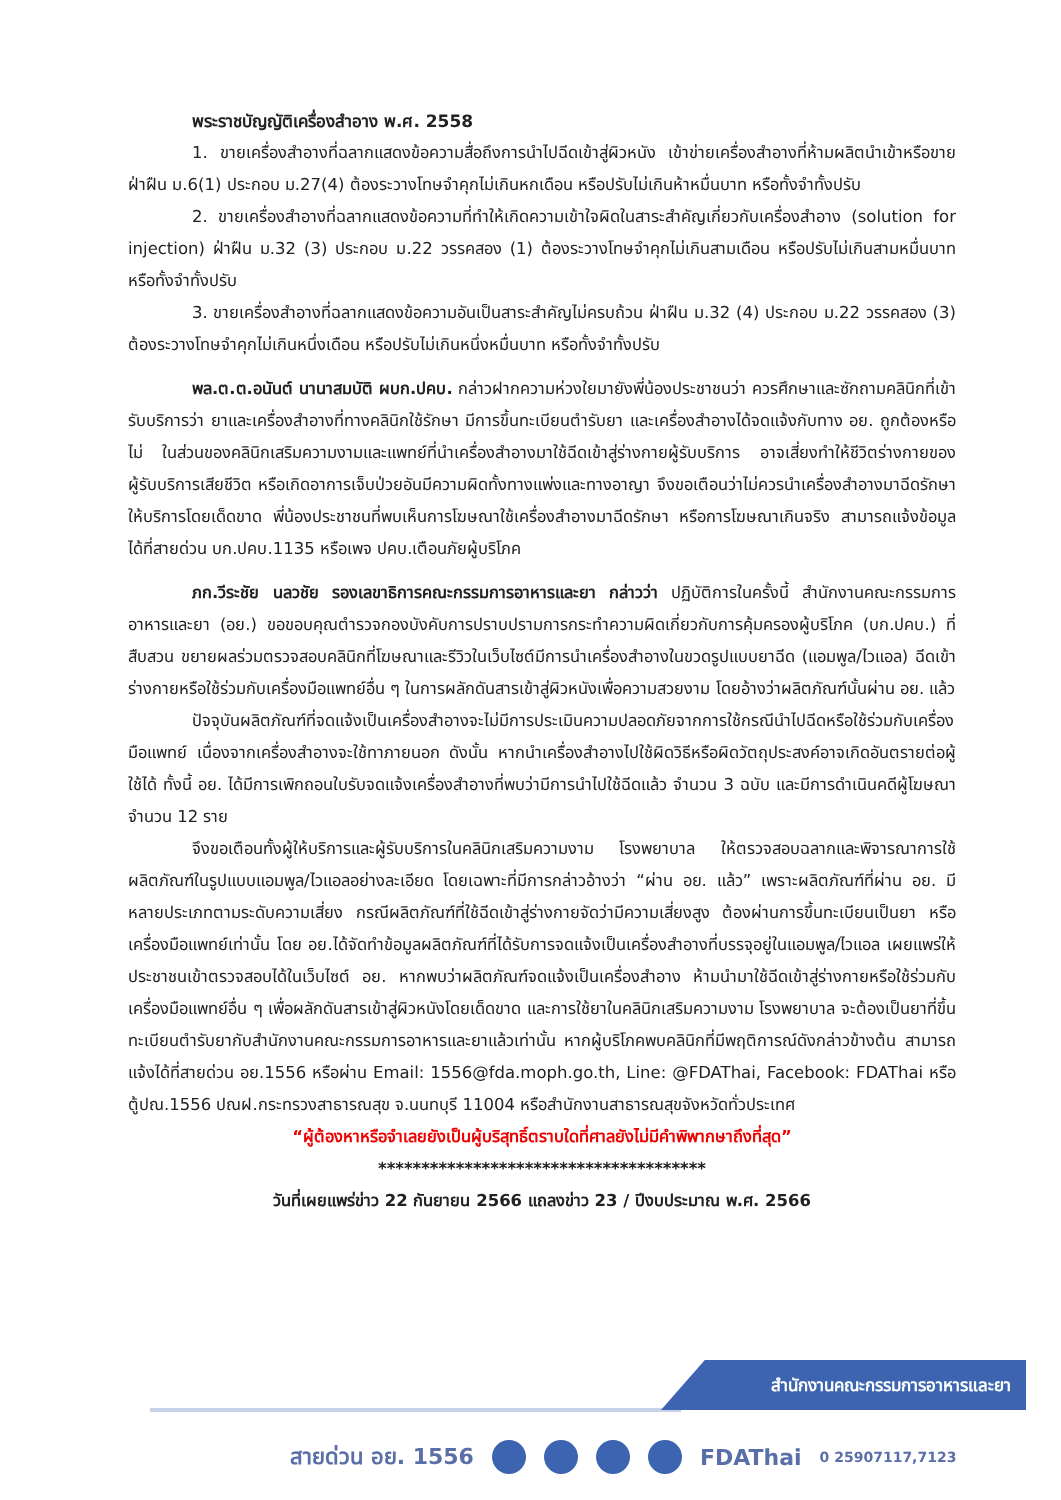พระราชบัญญัติเครื่องสำอาง พ.ศ. 2558
1. ขายเครื่องสำอางที่ฉลากแสดงข้อความสื่อถึงการนำไปฉีดเข้าสู่ผิวหนัง เข้าข่ายเครื่องสำอางที่ห้ามผลิตนำเข้าหรือขาย ฝ่าฝืน ม.6(1) ประกอบ ม.27(4) ต้องระวางโทษจำคุกไม่เกินหกเดือน หรือปรับไม่เกินห้าหมื่นบาท หรือทั้งจำทั้งปรับ
2. ขายเครื่องสำอางที่ฉลากแสดงข้อความที่ทำให้เกิดความเข้าใจผิดในสาระสำคัญเกี่ยวกับเครื่องสำอาง (solution for injection) ฝ่าฝืน ม.32 (3) ประกอบ ม.22 วรรคสอง (1) ต้องระวางโทษจำคุกไม่เกินสามเดือน หรือปรับไม่เกินสามหมื่นบาท หรือทั้งจำทั้งปรับ
3. ขายเครื่องสำอางที่ฉลากแสดงข้อความอันเป็นสาระสำคัญไม่ครบถ้วน ฝ่าฝืน ม.32 (4) ประกอบ ม.22 วรรคสอง (3) ต้องระวางโทษจำคุกไม่เกินหนึ่งเดือน หรือปรับไม่เกินหนึ่งหมื่นบาท หรือทั้งจำทั้งปรับ
พล.ต.ต.อนันต์ นานาสมบัติ ผบก.ปคบ. กล่าวฝากความห่วงใยมายังพี่น้องประชาชนว่า ควรศึกษาและซักถามคลินิกที่เข้ารับบริการว่า ยาและเครื่องสำอางที่ทางคลินิกใช้รักษา มีการขึ้นทะเบียนตำรับยา และเครื่องสำอางได้จดแจ้งกับทาง อย. ถูกต้องหรือไม่ ในส่วนของคลินิกเสริมความงามและแพทย์ที่นำเครื่องสำอางมาใช้ฉีดเข้าสู่ร่างกายผู้รับบริการ อาจเสี่ยงทำให้ชีวิตร่างกายของผู้รับบริการเสียชีวิต หรือเกิดอาการเจ็บป่วยอันมีความผิดทั้งทางแพ่งและทางอาญา จึงขอเตือนว่าไม่ควรนำเครื่องสำอางมาฉีดรักษาให้บริการโดยเด็ดขาด พี่น้องประชาชนที่พบเห็นการโฆษณาใช้เครื่องสำอางมาฉีดรักษา หรือการโฆษณาเกินจริง สามารถแจ้งข้อมูลได้ที่สายด่วน บก.ปคบ.1135 หรือเพจ ปคบ.เตือนภัยผู้บริโภค
ภก.วีระชัย นลวชัย รองเลขาธิการคณะกรรมการอาหารและยา กล่าวว่า ปฏิบัติการในครั้งนี้ สำนักงานคณะกรรมการอาหารและยา (อย.) ขอขอบคุณตำรวจกองบังคับการปราบปรามการกระทำความผิดเกี่ยวกับการคุ้มครองผู้บริโภค (บก.ปคบ.) ที่สืบสวน ขยายผลร่วมตรวจสอบคลินิกที่โฆษณาและรีวิวในเว็บไซต์มีการนำเครื่องสำอางในขวดรูปแบบยาฉีด (แอมพูล/ไวแอล) ฉีดเข้าร่างกายหรือใช้ร่วมกับเครื่องมือแพทย์อื่น ๆ ในการผลักดันสารเข้าสู่ผิวหนังเพื่อความสวยงาม โดยอ้างว่าผลิตภัณฑ์นั้นผ่าน อย. แล้ว
ปัจจุบันผลิตภัณฑ์ที่จดแจ้งเป็นเครื่องสำอางจะไม่มีการประเมินความปลอดภัยจากการใช้กรณีนำไปฉีดหรือใช้ร่วมกับเครื่องมือแพทย์ เนื่องจากเครื่องสำอางจะใช้ทาภายนอก ดังนั้น หากนำเครื่องสำอางไปใช้ผิดวิธีหรือผิดวัตถุประสงค์อาจเกิดอันตรายต่อผู้ใช้ได้ ทั้งนี้ อย. ได้มีการเพิกถอนใบรับจดแจ้งเครื่องสำอางที่พบว่ามีการนำไปใช้ฉีดแล้ว จำนวน 3 ฉบับ และมีการดำเนินคดีผู้โฆษณาจำนวน 12 ราย
จึงขอเตือนทั้งผู้ให้บริการและผู้รับบริการในคลินิกเสริมความงาม โรงพยาบาล ให้ตรวจสอบฉลากและพิจารณาการใช้ผลิตภัณฑ์ในรูปแบบแอมพูล/ไวแอลอย่างละเอียด โดยเฉพาะที่มีการกล่าวอ้างว่า “ผ่าน อย. แล้ว” เพราะผลิตภัณฑ์ที่ผ่าน อย. มีหลายประเภทตามระดับความเสี่ยง กรณีผลิตภัณฑ์ที่ใช้ฉีดเข้าสู่ร่างกายจัดว่ามีความเสี่ยงสูง ต้องผ่านการขึ้นทะเบียนเป็นยา หรือเครื่องมือแพทย์เท่านั้น โดย อย.ได้จัดทำข้อมูลผลิตภัณฑ์ที่ได้รับการจดแจ้งเป็นเครื่องสำอางที่บรรจุอยู่ในแอมพูล/ไวแอล เผยแพร่ให้ประชาชนเข้าตรวจสอบได้ในเว็บไซต์ อย. หากพบว่าผลิตภัณฑ์จดแจ้งเป็นเครื่องสำอาง ห้ามนำมาใช้ฉีดเข้าสู่ร่างกายหรือใช้ร่วมกับเครื่องมือแพทย์อื่น ๆ เพื่อผลักดันสารเข้าสู่ผิวหนังโดยเด็ดขาด และการใช้ยาในคลินิกเสริมความงาม โรงพยาบาล จะต้องเป็นยาที่ขึ้นทะเบียนตำรับยากับสำนักงานคณะกรรมการอาหารและยาแล้วเท่านั้น หากผู้บริโภคพบคลินิกที่มีพฤติการณ์ดังกล่าวข้างต้น สามารถแจ้งได้ที่สายด่วน อย.1556 หรือผ่าน Email: 1556@fda.moph.go.th, Line: @FDAThai, Facebook: FDAThai หรือ ตู้ปณ.1556 ปณฝ.กระทรวงสาธารณสุข จ.นนทบุรี 11004 หรือสำนักงานสาธารณสุขจังหวัดทั่วประเทศ
“ผู้ต้องหาหรือจำเลยยังเป็นผู้บริสุทธิ์ตราบใดที่ศาลยังไม่มีคำพิพากษาถึงที่สุด”
**************************************
วันที่เผยแพร่ข่าว 22 กันยายน 2566 แถลงข่าว 23 / ปีงบประมาณ พ.ศ. 2566
สำนักงานคณะกรรมการอาหารและยา
สายด่วน อย. 1556 FDAThai 0 25907117,7123